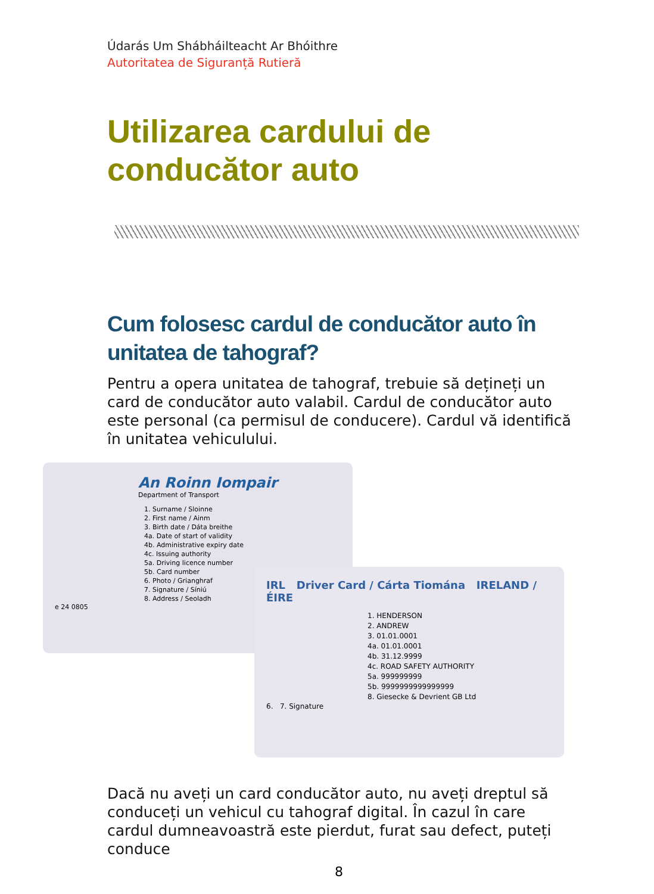Údarás Um Shábháilteacht Ar Bhóithre
Autoritatea de Siguranță Rutieră
Utilizarea cardului de conducător auto
Cum folosesc cardul de conducător auto în unitatea de tahograf?
Pentru a opera unitatea de tahograf, trebuie să dețineți un card de conducător auto valabil. Cardul de conducător auto este personal (ca permisul de conducere). Cardul vă identifică în unitatea vehiculului.
An Roinn Iompair
Department of Transport
1. Surname / Sloinne
2. First name / Ainm
3. Birth date / Dáta breithe
4a. Date of start of validity
4b. Administrative expiry date
4c. Issuing authority
5a. Driving licence number
5b. Card number
6. Photo / Grianghraf
7. Signature / Síniú
8. Address / Seoladh
e 24 0805
IRL Driver Card / Cárta Tiomána IRELAND / ÉIRE
1. HENDERSON
2. ANDREW
3. 01.01.0001
4a. 01.01.0001
4b. 31.12.9999
4c. ROAD SAFETY AUTHORITY
5a. 999999999
5b. 9999999999999999
8. Giesecke & Devrient GB Ltd
6. 7. Signature
Dacă nu aveți un card conducător auto, nu aveți dreptul să conduceți un vehicul cu tahograf digital. În cazul în care cardul dumneavoastră este pierdut, furat sau defect, puteți conduce
8